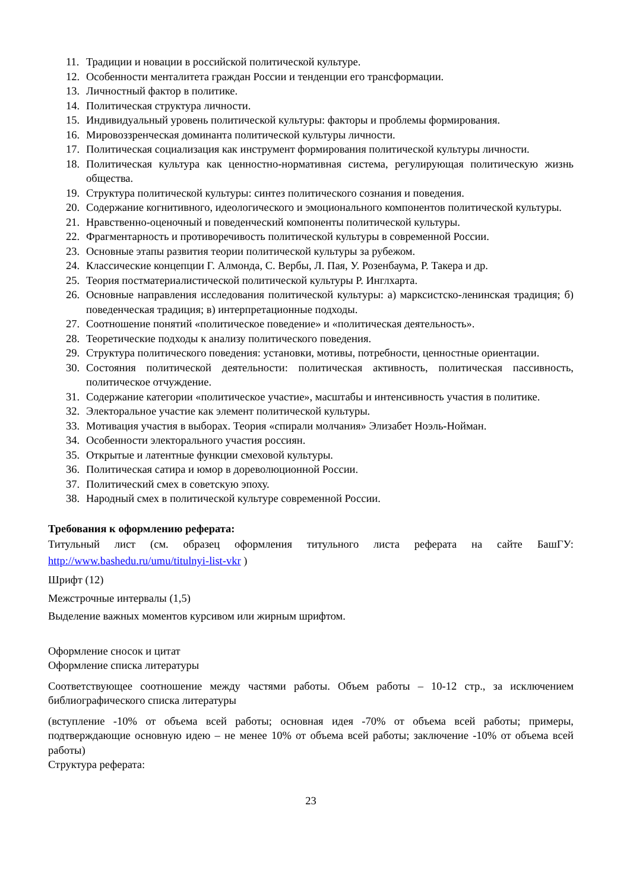11. Традиции и новации в российской политической культуре.
12. Особенности менталитета граждан России и тенденции его трансформации.
13. Личностный фактор в политике.
14. Политическая структура личности.
15. Индивидуальный уровень политической культуры: факторы и проблемы формирования.
16. Мировоззренческая доминанта политической культуры личности.
17. Политическая социализация как инструмент формирования политической культуры личности.
18. Политическая культура как ценностно-нормативная система, регулирующая политическую жизнь общества.
19. Структура политической культуры: синтез политического сознания и поведения.
20. Содержание когнитивного, идеологического и эмоционального компонентов политической культуры.
21. Нравственно-оценочный и поведенческий компоненты политической культуры.
22. Фрагментарность и противоречивость политической культуры в современной России.
23. Основные этапы развития теории политической культуры за рубежом.
24. Классические концепции Г. Алмонда, С. Вербы, Л. Пая, У. Розенбаума, Р. Такера и др.
25. Теория постматериалистической политической культуры Р. Инглхарта.
26. Основные направления исследования политической культуры: а) марксистско-ленинская традиция; б) поведенческая традиция; в) интерпретационные подходы.
27. Соотношение понятий «политическое поведение» и «политическая деятельность».
28. Теоретические подходы к анализу политического поведения.
29. Структура политического поведения: установки, мотивы, потребности, ценностные ориентации.
30. Состояния политической деятельности: политическая активность, политическая пассивность, политическое отчуждение.
31. Содержание категории «политическое участие», масштабы и интенсивность участия в политике.
32. Электоральное участие как элемент политической культуры.
33. Мотивация участия в выборах. Теория «спирали молчания» Элизабет Ноэль-Нойман.
34. Особенности электорального участия россиян.
35. Открытые и латентные функции смеховой культуры.
36. Политическая сатира и юмор в дореволюционной России.
37. Политический смех в советскую эпоху.
38. Народный смех в политической культуре современной России.
Требования к оформлению реферата:
Титульный лист (см. образец оформления титульного листа реферата на сайте БашГУ: http://www.bashedu.ru/umu/titulnyi-list-vkr )
Шрифт (12)
Межстрочные интервалы (1,5)
Выделение важных моментов курсивом или жирным шрифтом.
Оформление сносок и цитат
Оформление списка литературы
Соответствующее соотношение между частями работы. Объем работы – 10-12 стр., за исключением библиографического списка литературы
(вступление -10% от объема всей работы; основная идея -70% от объема всей работы; примеры, подтверждающие основную идею – не менее 10% от объема всей работы; заключение -10% от объема всей работы)
Структура реферата:
23